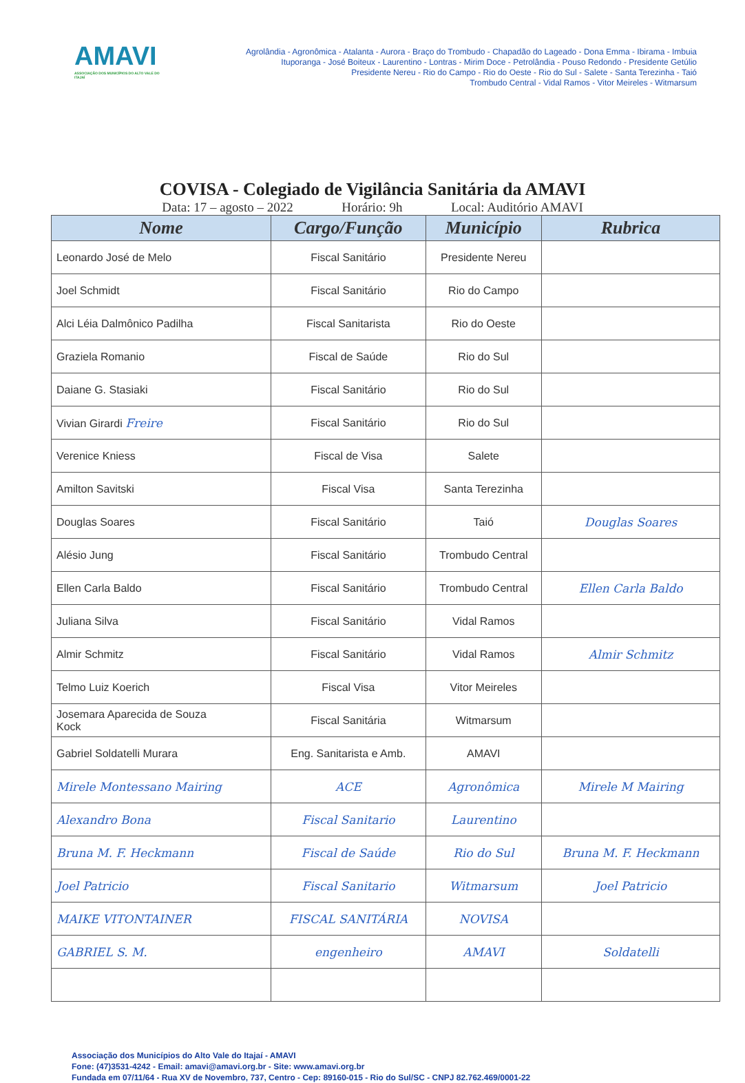AMAVI
ASSOCIAÇÃO DOS MUNICÍPIOS DO ALTO VALE DO ITAJAÍ
Agrolândia - Agronômica - Atalanta - Aurora - Braço do Trombudo - Chapadão do Lageado - Dona Emma - Ibirama - Imbuia
Ituporanga - José Boiteux - Laurentino - Lontras - Mirim Doce - Petrolândia - Pouso Redondo - Presidente Getúlio
Presidente Nereu - Rio do Campo - Rio do Oeste - Rio do Sul - Salete - Santa Terezinha - Taió
Trombudo Central - Vidal Ramos - Vitor Meireles - Witmarsum
COVISA - Colegiado de Vigilância Sanitária da AMAVI
Data: 17 – agosto – 2022 Horário: 9h Local: Auditório AMAVI
| Nome | Cargo/Função | Município | Rubrica |
| --- | --- | --- | --- |
| Leonardo José de Melo | Fiscal Sanitário | Presidente Nereu | |
| Joel Schmidt | Fiscal Sanitário | Rio do Campo | |
| Alci Léia Dalmônico Padilha | Fiscal Sanitarista | Rio do Oeste | |
| Graziela Romanio | Fiscal de Saúde | Rio do Sul | |
| Daiane G. Stasiaki | Fiscal Sanitário | Rio do Sul | |
| Vivian Girardi Freire | Fiscal Sanitário | Rio do Sul | |
| Verenice Kniess | Fiscal de Visa | Salete | |
| Amilton Savitski | Fiscal Visa | Santa Terezinha | |
| Douglas Soares | Fiscal Sanitário | Taió | Douglas Soares |
| Alésio Jung | Fiscal Sanitário | Trombudo Central | |
| Ellen Carla Baldo | Fiscal Sanitário | Trombudo Central | Ellen Carla Baldo |
| Juliana Silva | Fiscal Sanitário | Vidal Ramos | |
| Almir Schmitz | Fiscal Sanitário | Vidal Ramos | Almir Schmitz |
| Telmo Luiz Koerich | Fiscal Visa | Vitor Meireles | |
| Josemara Aparecida de Souza Kock | Fiscal Sanitária | Witmarsum | |
| Gabriel Soldatelli Murara | Eng. Sanitarista e Amb. | AMAVI | |
| Mirele Montessano Mairing | ACE | Agronômica | Mirele M Mairing |
| Alexandro Bona | Fiscal Sanitario | Laurentino | |
| Bruna M. F. Heckmann | Fiscal de Saúde | Rio do Sul | Bruna M. F. Heckmann |
| Joel Patricio | Fiscal Sanitario | Witmarsum | Joel Patricio |
| MAIKE VITONTAINER | FISCAL SANITÁRIA | NOVISA | |
| GABRIEL S. M. | engenheiro | AMAVI | Soldatelli |
Associação dos Municípios do Alto Vale do Itajaí - AMAVI
Fone: (47)3531-4242 - Email: amavi@amavi.org.br - Site: www.amavi.org.br
Fundada em 07/11/64 - Rua XV de Novembro, 737, Centro - Cep: 89160-015 - Rio do Sul/SC - CNPJ 82.762.469/0001-22